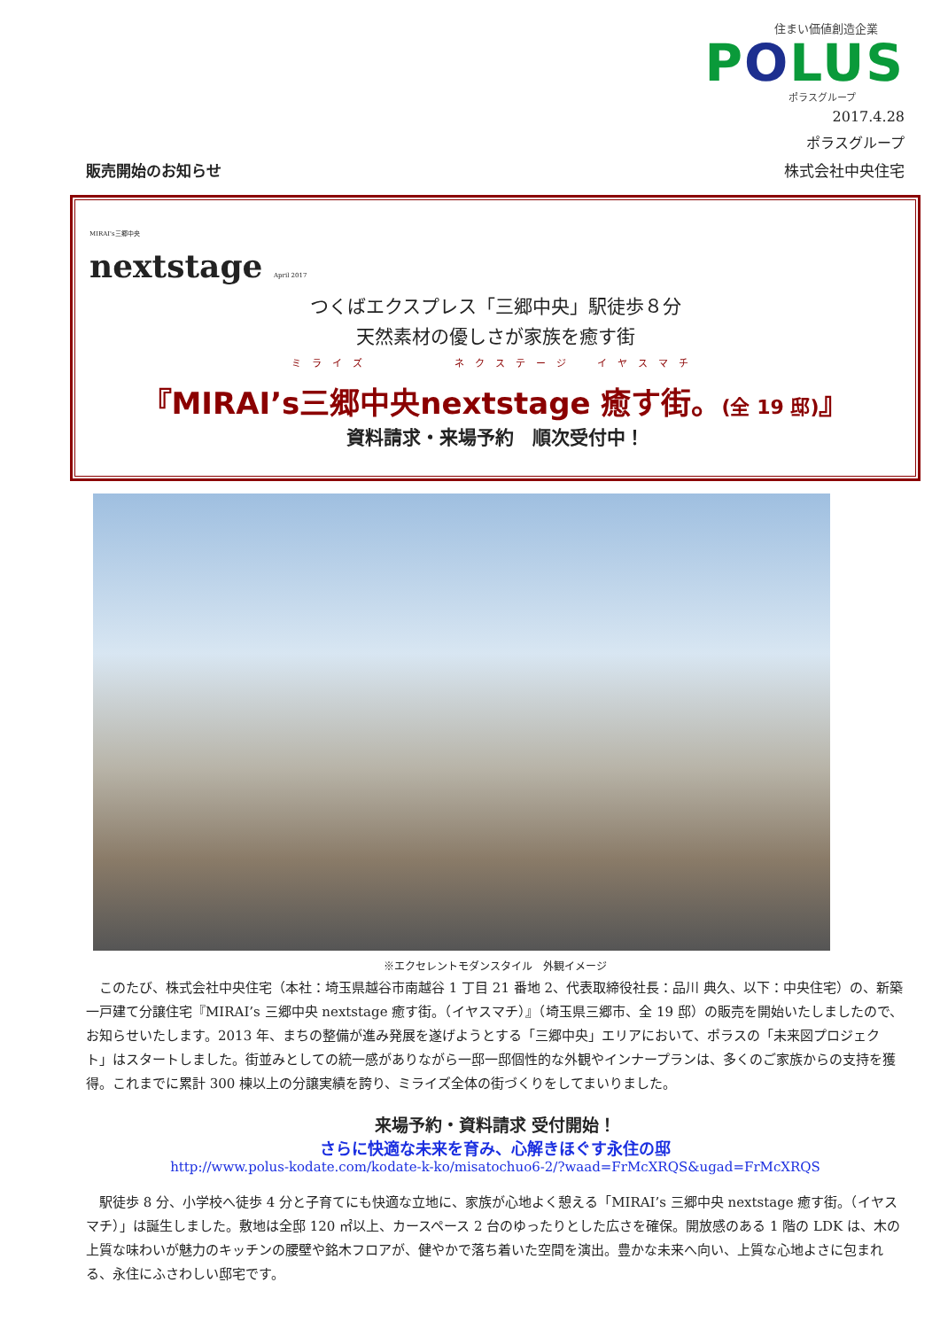住まい価値創造企業
POLUS
ポラスグループ
2017.4.28
ポラスグループ
販売開始のお知らせ 株式会社中央住宅
MIRAI's三郷中央
nextstage April 2017
つくばエクスプレス「三郷中央」駅徒歩８分
天然素材の優しさが家族を癒す街
ミライズ　　　　ネクステージ　イヤスマチ
『MIRAI’s三郷中央nextstage 癒す街。(全 19 邸)』
資料請求・来場予約　順次受付中！
※エクセレントモダンスタイル　外観イメージ
このたび、株式会社中央住宅（本社：埼玉県越谷市南越谷 1 丁目 21 番地 2、代表取締役社長：品川 典久、以下：中央住宅）の、新築一戸建て分譲住宅『MIRAI’s 三郷中央 nextstage 癒す街。（イヤスマチ）』（埼玉県三郷市、全 19 邸）の販売を開始いたしましたので、お知らせいたします。2013 年、まちの整備が進み発展を遂げようとする「三郷中央」エリアにおいて、ポラスの「未来図プロジェクト」はスタートしました。街並みとしての統一感がありながら一邸一邸個性的な外観やインナープランは、多くのご家族からの支持を獲得。これまでに累計 300 棟以上の分譲実績を誇り、ミライズ全体の街づくりをしてまいりました。
来場予約・資料請求 受付開始！
さらに快適な未来を育み、心解きほぐす永住の邸
http://www.polus-kodate.com/kodate-k-ko/misatochuo6-2/?waad=FrMcXRQS&ugad=FrMcXRQS
駅徒歩 8 分、小学校へ徒歩 4 分と子育てにも快適な立地に、家族が心地よく憩える「MIRAI’s 三郷中央 nextstage 癒す街。（イヤスマチ）」は誕生しました。敷地は全邸 120 ㎡以上、カースペース 2 台のゆったりとした広さを確保。開放感のある 1 階の LDK は、木の上質な味わいが魅力のキッチンの腰壁や銘木フロアが、健やかで落ち着いた空間を演出。豊かな未来へ向い、上質な心地よさに包まれる、永住にふさわしい邸宅です。